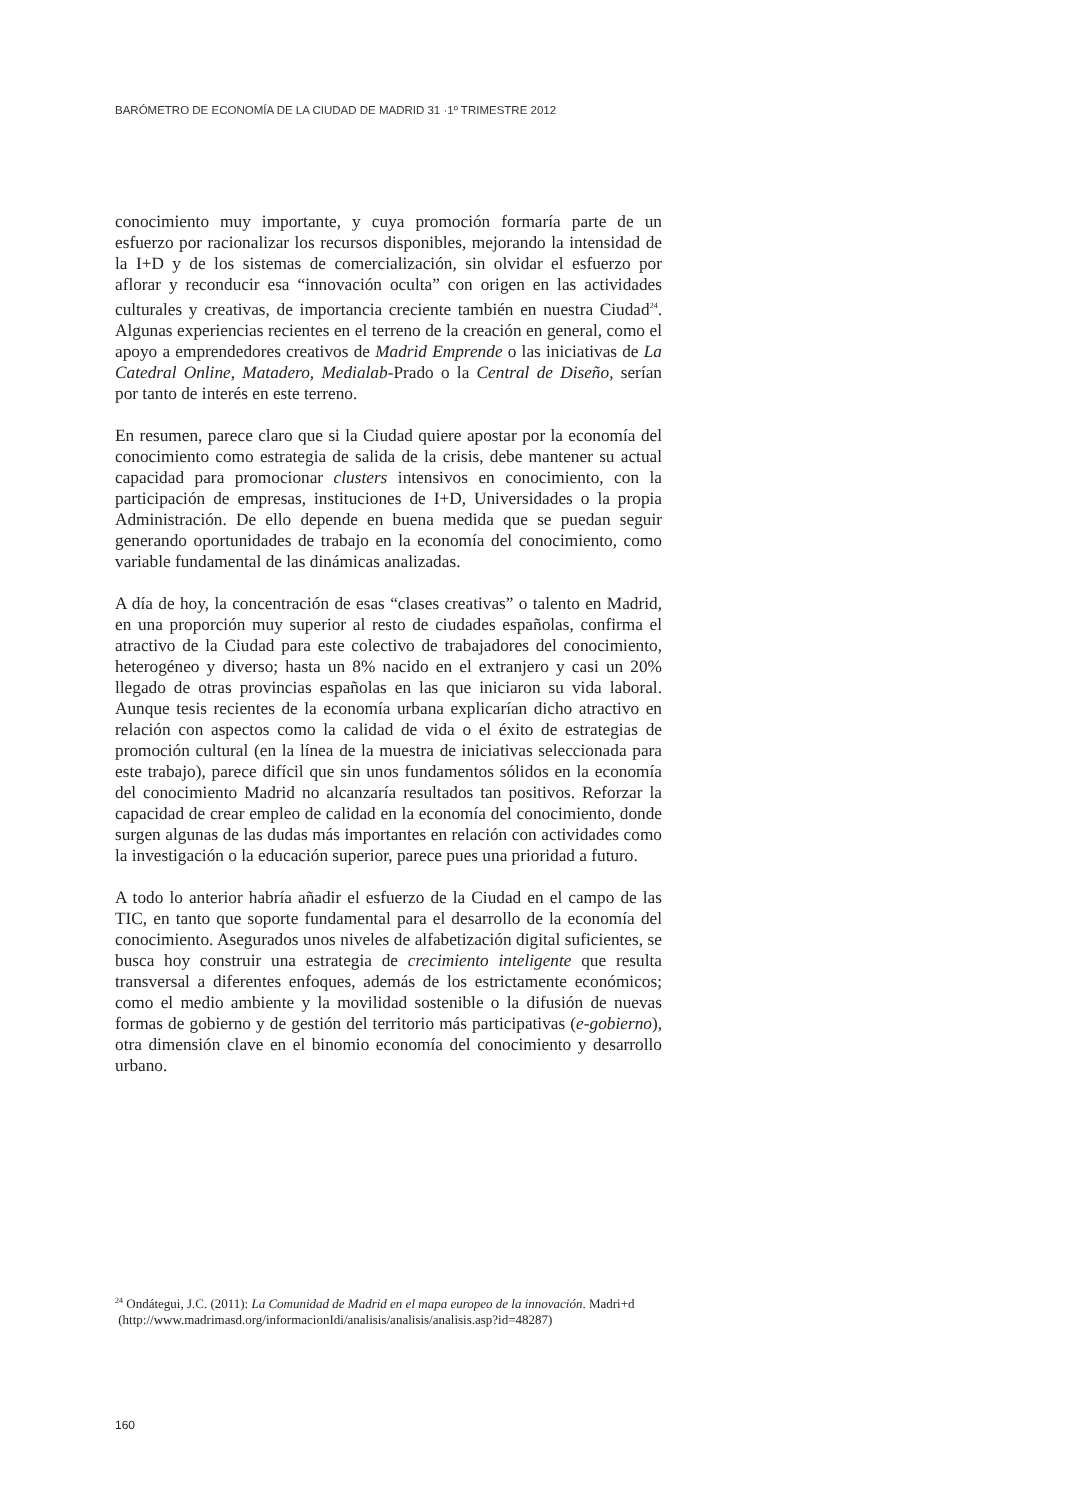BARÓMETRO DE ECONOMÍA DE LA CIUDAD DE MADRID 31 ·1º TRIMESTRE 2012
conocimiento muy importante, y cuya promoción formaría parte de un esfuerzo por racionalizar los recursos disponibles, mejorando la intensidad de la I+D y de los sistemas de comercialización, sin olvidar el esfuerzo por aflorar y reconducir esa “innovación oculta” con origen en las actividades culturales y creativas, de importancia creciente también en nuestra Ciudad<sup>24</sup>. Algunas experiencias recientes en el terreno de la creación en general, como el apoyo a emprendedores creativos de Madrid Emprende o las iniciativas de La Catedral Online, Matadero, Medialab-Prado o la Central de Diseño, serían por tanto de interés en este terreno.
En resumen, parece claro que si la Ciudad quiere apostar por la economía del conocimiento como estrategia de salida de la crisis, debe mantener su actual capacidad para promocionar clusters intensivos en conocimiento, con la participación de empresas, instituciones de I+D, Universidades o la propia Administración. De ello depende en buena medida que se puedan seguir generando oportunidades de trabajo en la economía del conocimiento, como variable fundamental de las dinámicas analizadas.
A día de hoy, la concentración de esas “clases creativas” o talento en Madrid, en una proporción muy superior al resto de ciudades españolas, confirma el atractivo de la Ciudad para este colectivo de trabajadores del conocimiento, heterogéneo y diverso; hasta un 8% nacido en el extranjero y casi un 20% llegado de otras provincias españolas en las que iniciaron su vida laboral. Aunque tesis recientes de la economía urbana explicarían dicho atractivo en relación con aspectos como la calidad de vida o el éxito de estrategias de promoción cultural (en la línea de la muestra de iniciativas seleccionada para este trabajo), parece difícil que sin unos fundamentos sólidos en la economía del conocimiento Madrid no alcanzaría resultados tan positivos. Reforzar la capacidad de crear empleo de calidad en la economía del conocimiento, donde surgen algunas de las dudas más importantes en relación con actividades como la investigación o la educación superior, parece pues una prioridad a futuro.
A todo lo anterior habría añadir el esfuerzo de la Ciudad en el campo de las TIC, en tanto que soporte fundamental para el desarrollo de la economía del conocimiento. Asegurados unos niveles de alfabetización digital suficientes, se busca hoy construir una estrategia de crecimiento inteligente que resulta transversal a diferentes enfoques, además de los estrictamente económicos; como el medio ambiente y la movilidad sostenible o la difusión de nuevas formas de gobierno y de gestión del territorio más participativas (e-gobierno), otra dimensión clave en el binomio economía del conocimiento y desarrollo urbano.
<sup>24</sup> Ondátegui, J.C. (2011): La Comunidad de Madrid en el mapa europeo de la innovación. Madri+d
(http://www.madrimasd.org/informacionIdi/analisis/analisis/analisis.asp?id=48287)
160